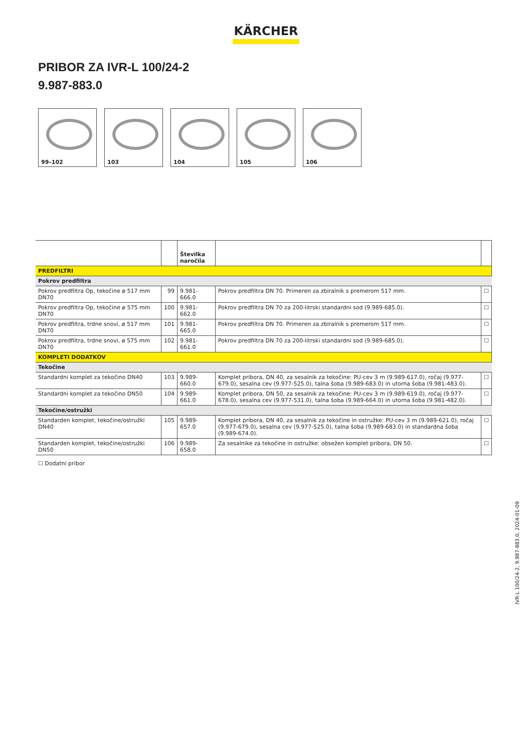KÄRCHER
PRIBOR ZA IVR-L 100/24-2
9.987-883.0
99–102 103 104 105 106
| | | Številka naročila | | |
| --- | --- | --- | --- | --- |
| PREDFILTRI | | | | |
| Pokrov predfiltra | | | | |
| Pokrov predfiltra Op, tekočine ø 517 mm DN70 | 99 | 9.981-666.0 | Pokrov predfiltra DN 70. Primeren za zbiralnik s premerom 517 mm. | ☐ |
| Pokrov predfiltra Op, tekočine ø 575 mm DN70 | 100 | 9.981-662.0 | Pokrov predfiltra DN 70 za 200-litrski standardni sod (9.989-685.0). | ☐ |
| Pokrov predfiltra, trdne snovi, ø 517 mm DN70 | 101 | 9.981-665.0 | Pokrov predfiltra DN 70. Primeren za zbiralnik s premerom 517 mm. | ☐ |
| Pokrov predfiltra, trdne snovi, ø 575 mm DN70 | 102 | 9.981-661.0 | Pokrov predfiltra DN 70 za 200-litrski standardni sod (9.989-685.0). | ☐ |
| KOMPLETI DODATKOV | | | | |
| Tekočine | | | | |
| Standardni komplet za tekočino DN40 | 103 | 9.989-660.0 | Komplet pribora, DN 40, za sesalnik za tekočine: PU-cev 3 m (9.989-617.0), ročaj (9.977-679.0), sesalna cev (9.977-525.0), talna šoba (9.989-683.0) in utorna šoba (9.981-483.0). | ☐ |
| Standardni komplet za tekočino DN50 | 104 | 9.989-661.0 | Komplet pribora, DN 50, za sesalnik za tekočine: PU-cev 3 m (9.989-619.0), ročaj (9.977-678.0), sesalna cev (9.977-531.0), talna šoba (9.989-664.0) in utorna šoba (9.981-482.0). | ☐ |
| Tekočine/ostružki | | | | |
| Standarden komplet, tekočine/ostružki DN40 | 105 | 9.989-657.0 | Komplet pribora, DN 40, za sesalnik za tekočine in ostružke: PU-cev 3 m (9.989-621.0), ročaj (9.977-679.0), sesalna cev (9.977-525.0), talna šoba (9.989-683.0) in standardna šoba (9.989-674.0). | ☐ |
| Standarden komplet, tekočine/ostružki DN50 | 106 | 9.989-658.0 | Za sesalnike za tekočine in ostružke: obsežen komplet pribora, DN 50. | ☐ |
☐ Dodatni pribor
IVR-L 100/24-2, 9.987-883.0, 2024-01-09